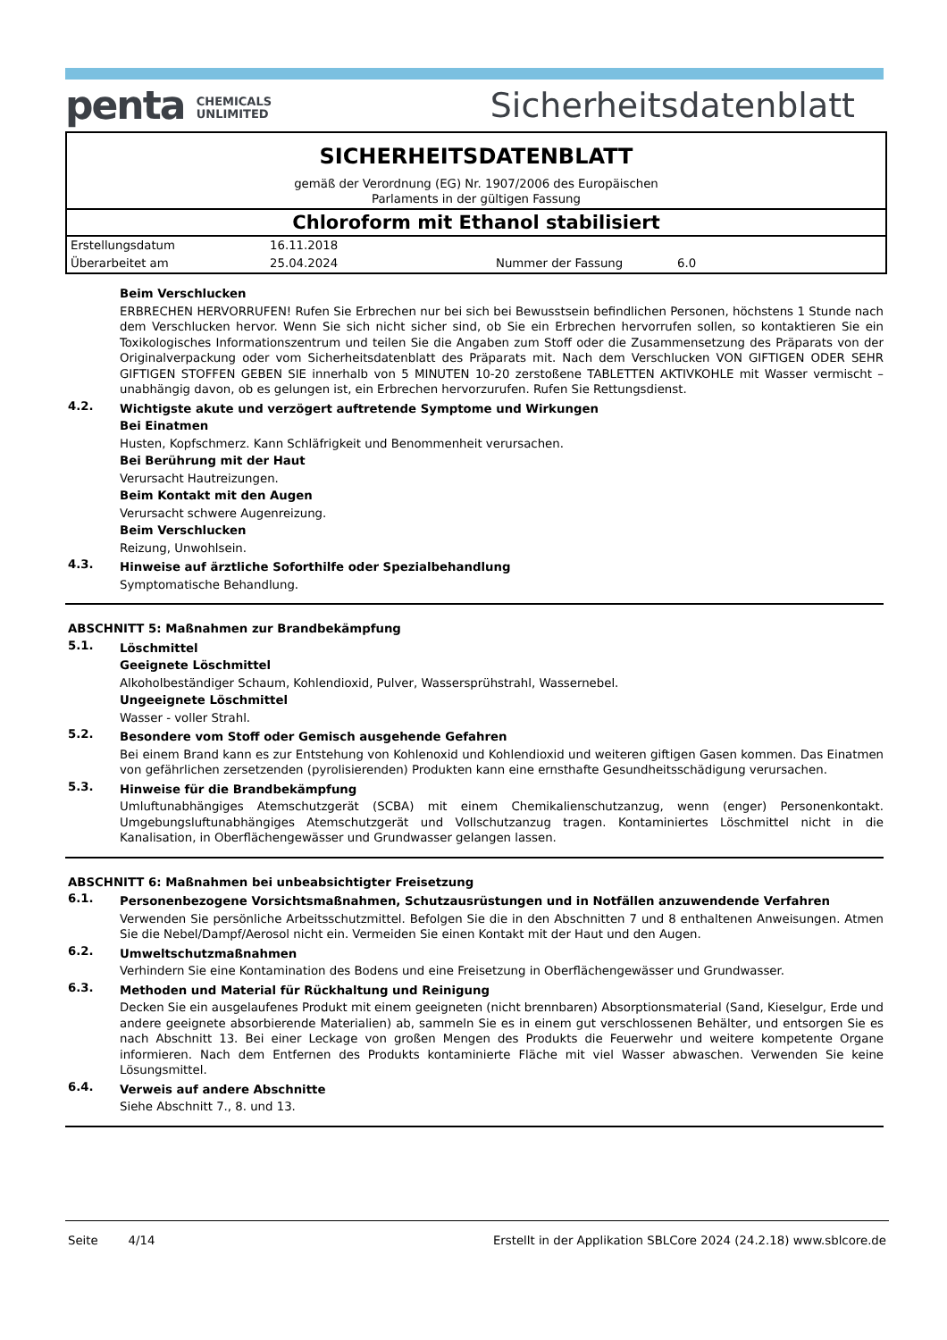penta CHEMICALS
UNLIMITED
Sicherheitsdatenblatt
SICHERHEITSDATENBLATT
gemäß der Verordnung (EG) Nr. 1907/2006 des Europäischen
Parlaments in der gültigen Fassung
Chloroform mit Ethanol stabilisiert
| Erstellungsdatum | 16.11.2018 | | |
| Überarbeitet am | 25.04.2024 | Nummer der Fassung | 6.0 |
Beim Verschlucken
ERBRECHEN HERVORRUFEN! Rufen Sie Erbrechen nur bei sich bei Bewusstsein befindlichen Personen, höchstens 1 Stunde nach dem Verschlucken hervor. Wenn Sie sich nicht sicher sind, ob Sie ein Erbrechen hervorrufen sollen, so kontaktieren Sie ein Toxikologisches Informationszentrum und teilen Sie die Angaben zum Stoff oder die Zusammensetzung des Präparats von der Originalverpackung oder vom Sicherheitsdatenblatt des Präparats mit. Nach dem Verschlucken VON GIFTIGEN ODER SEHR GIFTIGEN STOFFEN GEBEN SIE innerhalb von 5 MINUTEN 10-20 zerstoßene TABLETTEN AKTIVKOHLE mit Wasser vermischt – unabhängig davon, ob es gelungen ist, ein Erbrechen hervorzurufen. Rufen Sie Rettungsdienst.
4.2.
Wichtigste akute und verzögert auftretende Symptome und Wirkungen
Bei Einatmen
Husten, Kopfschmerz. Kann Schläfrigkeit und Benommenheit verursachen.
Bei Berührung mit der Haut
Verursacht Hautreizungen.
Beim Kontakt mit den Augen
Verursacht schwere Augenreizung.
Beim Verschlucken
Reizung, Unwohlsein.
4.3.
Hinweise auf ärztliche Soforthilfe oder Spezialbehandlung
Symptomatische Behandlung.
ABSCHNITT 5: Maßnahmen zur Brandbekämpfung
5.1.
Löschmittel
Geeignete Löschmittel
Alkoholbeständiger Schaum, Kohlendioxid, Pulver, Wassersprühstrahl, Wassernebel.
Ungeeignete Löschmittel
Wasser - voller Strahl.
5.2.
Besondere vom Stoff oder Gemisch ausgehende Gefahren
Bei einem Brand kann es zur Entstehung von Kohlenoxid und Kohlendioxid und weiteren giftigen Gasen kommen. Das Einatmen von gefährlichen zersetzenden (pyrolisierenden) Produkten kann eine ernsthafte Gesundheitsschädigung verursachen.
5.3.
Hinweise für die Brandbekämpfung
Umluftunabhängiges Atemschutzgerät (SCBA) mit einem Chemikalienschutzanzug, wenn (enger) Personenkontakt. Umgebungsluftunabhängiges Atemschutzgerät und Vollschutzanzug tragen. Kontaminiertes Löschmittel nicht in die Kanalisation, in Oberflächengewässer und Grundwasser gelangen lassen.
ABSCHNITT 6: Maßnahmen bei unbeabsichtigter Freisetzung
6.1.
Personenbezogene Vorsichtsmaßnahmen, Schutzausrüstungen und in Notfällen anzuwendende Verfahren
Verwenden Sie persönliche Arbeitsschutzmittel. Befolgen Sie die in den Abschnitten 7 und 8 enthaltenen Anweisungen. Atmen Sie die Nebel/Dampf/Aerosol nicht ein. Vermeiden Sie einen Kontakt mit der Haut und den Augen.
6.2.
Umweltschutzmaßnahmen
Verhindern Sie eine Kontamination des Bodens und eine Freisetzung in Oberflächengewässer und Grundwasser.
6.3.
Methoden und Material für Rückhaltung und Reinigung
Decken Sie ein ausgelaufenes Produkt mit einem geeigneten (nicht brennbaren) Absorptionsmaterial (Sand, Kieselgur, Erde und andere geeignete absorbierende Materialien) ab, sammeln Sie es in einem gut verschlossenen Behälter, und entsorgen Sie es nach Abschnitt 13. Bei einer Leckage von großen Mengen des Produkts die Feuerwehr und weitere kompetente Organe informieren. Nach dem Entfernen des Produkts kontaminierte Fläche mit viel Wasser abwaschen. Verwenden Sie keine Lösungsmittel.
6.4.
Verweis auf andere Abschnitte
Siehe Abschnitt 7., 8. und 13.
Seite 4/14 Erstellt in der Applikation SBLCore 2024 (24.2.18) www.sblcore.de